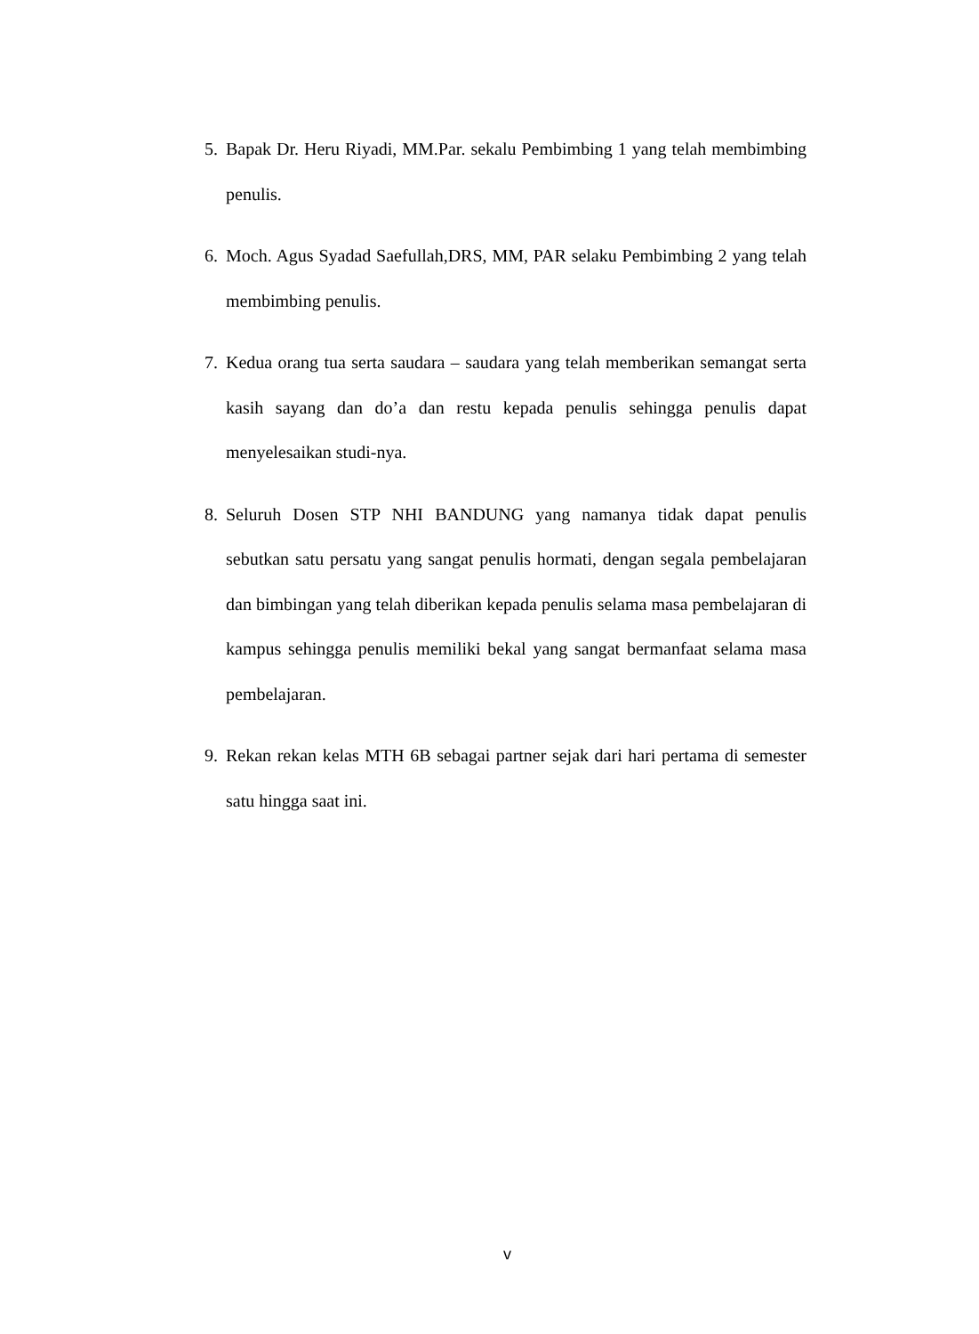5. Bapak Dr. Heru Riyadi, MM.Par. sekalu Pembimbing 1 yang telah membimbing penulis.
6. Moch. Agus Syadad Saefullah,DRS, MM, PAR selaku Pembimbing 2 yang telah membimbing penulis.
7. Kedua orang tua serta saudara – saudara yang telah memberikan semangat serta kasih sayang dan do’a dan restu kepada penulis sehingga penulis dapat menyelesaikan studi-nya.
8. Seluruh Dosen STP NHI BANDUNG yang namanya tidak dapat penulis sebutkan satu persatu yang sangat penulis hormati, dengan segala pembelajaran dan bimbingan yang telah diberikan kepada penulis selama masa pembelajaran di kampus sehingga penulis memiliki bekal yang sangat bermanfaat selama masa pembelajaran.
9. Rekan rekan kelas MTH 6B sebagai partner sejak dari hari pertama di semester satu hingga saat ini.
v